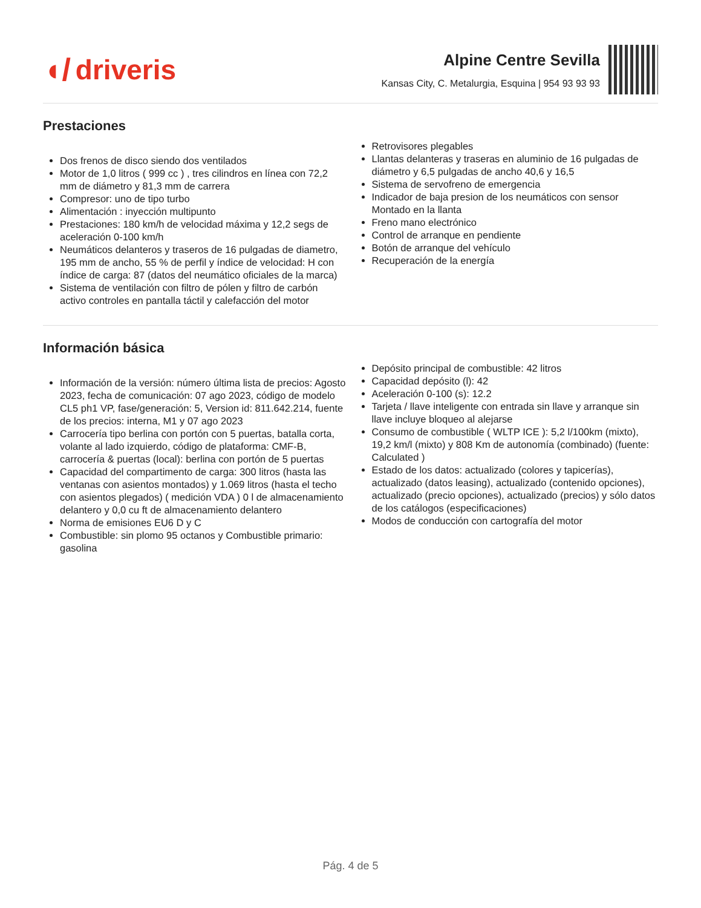◖/ driveris
Alpine Centre Sevilla
Kansas City, C. Metalurgia, Esquina | 954 93 93 93
Prestaciones
Dos frenos de disco siendo dos ventilados
Motor de 1,0 litros ( 999 cc ) , tres cilindros en línea con 72,2 mm de diámetro y 81,3 mm de carrera
Compresor: uno de tipo turbo
Alimentación : inyección multipunto
Prestaciones: 180 km/h de velocidad máxima y 12,2 segs de aceleración 0-100 km/h
Neumáticos delanteros y traseros de 16 pulgadas de diametro, 195 mm de ancho, 55 % de perfil y índice de velocidad: H con índice de carga: 87 (datos del neumático oficiales de la marca)
Sistema de ventilación con filtro de pólen y filtro de carbón activo controles en pantalla táctil y calefacción del motor
Retrovisores plegables
Llantas delanteras y traseras en aluminio de 16 pulgadas de diámetro y 6,5 pulgadas de ancho 40,6 y 16,5
Sistema de servofreno de emergencia
Indicador de baja presion de los neumáticos con sensor Montado en la llanta
Freno mano electrónico
Control de arranque en pendiente
Botón de arranque del vehículo
Recuperación de la energía
Información básica
Información de la versión: número última lista de precios: Agosto 2023, fecha de comunicación: 07 ago 2023, código de modelo CL5 ph1 VP, fase/generación: 5, Version id: 811.642.214, fuente de los precios: interna, M1 y 07 ago 2023
Carrocería tipo berlina con portón con 5 puertas, batalla corta, volante al lado izquierdo, código de plataforma: CMF-B, carrocería & puertas (local): berlina con portón de 5 puertas
Capacidad del compartimento de carga: 300 litros (hasta las ventanas con asientos montados) y 1.069 litros (hasta el techo con asientos plegados) ( medición VDA ) 0 l de almacenamiento delantero y 0,0 cu ft de almacenamiento delantero
Norma de emisiones EU6 D y C
Combustible: sin plomo 95 octanos y Combustible primario: gasolina
Depósito principal de combustible: 42 litros
Capacidad depósito (l): 42
Aceleración 0-100 (s): 12.2
Tarjeta / llave inteligente con entrada sin llave y arranque sin llave incluye bloqueo al alejarse
Consumo de combustible ( WLTP ICE ): 5,2 l/100km (mixto), 19,2 km/l (mixto) y 808 Km de autonomía (combinado) (fuente: Calculated )
Estado de los datos: actualizado (colores y tapicerías), actualizado (datos leasing), actualizado (contenido opciones), actualizado (precio opciones), actualizado (precios) y sólo datos de los catálogos (especificaciones)
Modos de conducción con cartografía del motor
Pág. 4 de 5